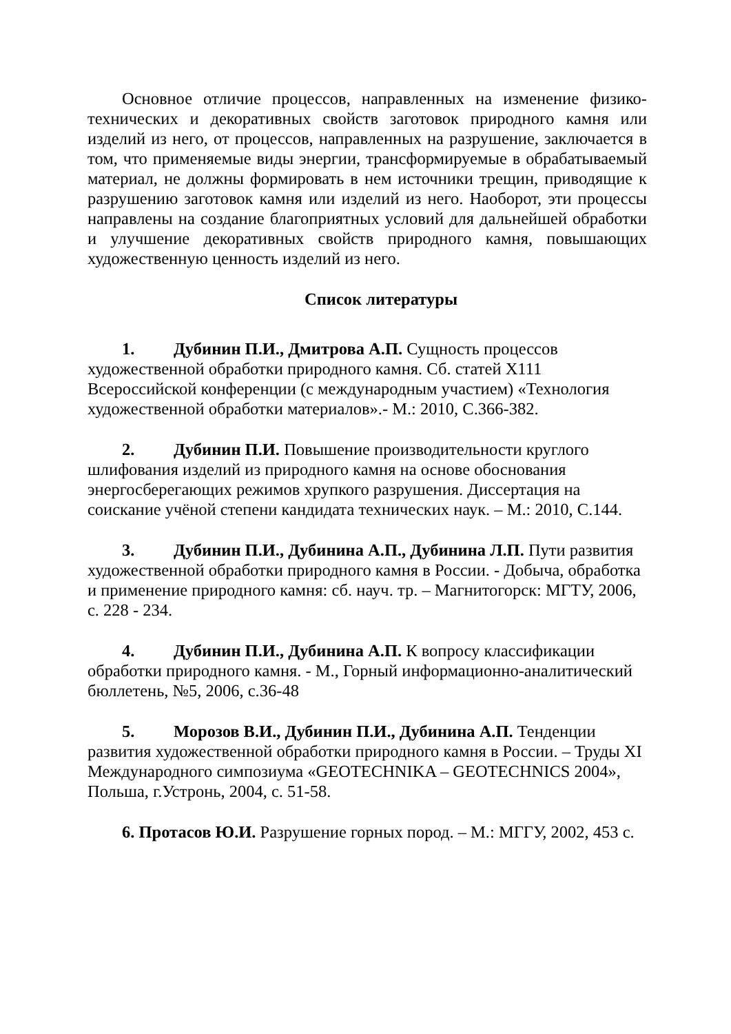Основное отличие процессов, направленных на изменение физико-технических и декоративных свойств заготовок природного камня или изделий из него, от процессов, направленных на разрушение, заключается в том, что применяемые виды энергии, трансформируемые в обрабатываемый материал, не должны формировать в нем источники трещин, приводящие к разрушению заготовок камня или изделий из него. Наоборот, эти процессы направлены на создание благоприятных условий для дальнейшей обработки и улучшение декоративных свойств природного камня, повышающих художественную ценность изделий из него.
Список литературы
1. Дубинин П.И., Дмитрова А.П. Сущность процессов художественной обработки природного камня. Сб. статей Х111 Всероссийской конференции (с международным участием) «Технология художественной обработки материалов».- М.: 2010, С.366-382.
2. Дубинин П.И. Повышение производительности круглого шлифования изделий из природного камня на основе обоснования энергосберегающих режимов хрупкого разрушения. Диссертация на соискание учёной степени кандидата технических наук. – М.: 2010, С.144.
3. Дубинин П.И., Дубинина А.П., Дубинина Л.П. Пути развития художественной обработки природного камня в России. - Добыча, обработка и применение природного камня: сб. науч. тр. – Магнитогорск: МГТУ, 2006, с. 228 - 234.
4. Дубинин П.И., Дубинина А.П. К вопросу классификации обработки природного камня. - М., Горный информационно-аналитический бюллетень, №5, 2006, с.36-48
5. Морозов В.И., Дубинин П.И., Дубинина А.П. Тенденции развития художественной обработки природного камня в России. – Труды XI Международного симпозиума «GEOTECHNIKA – GEOTECHNICS 2004», Польша, г.Устронь, 2004, с. 51-58.
6. Протасов Ю.И. Разрушение горных пород. – М.: МГГУ, 2002, 453 с.